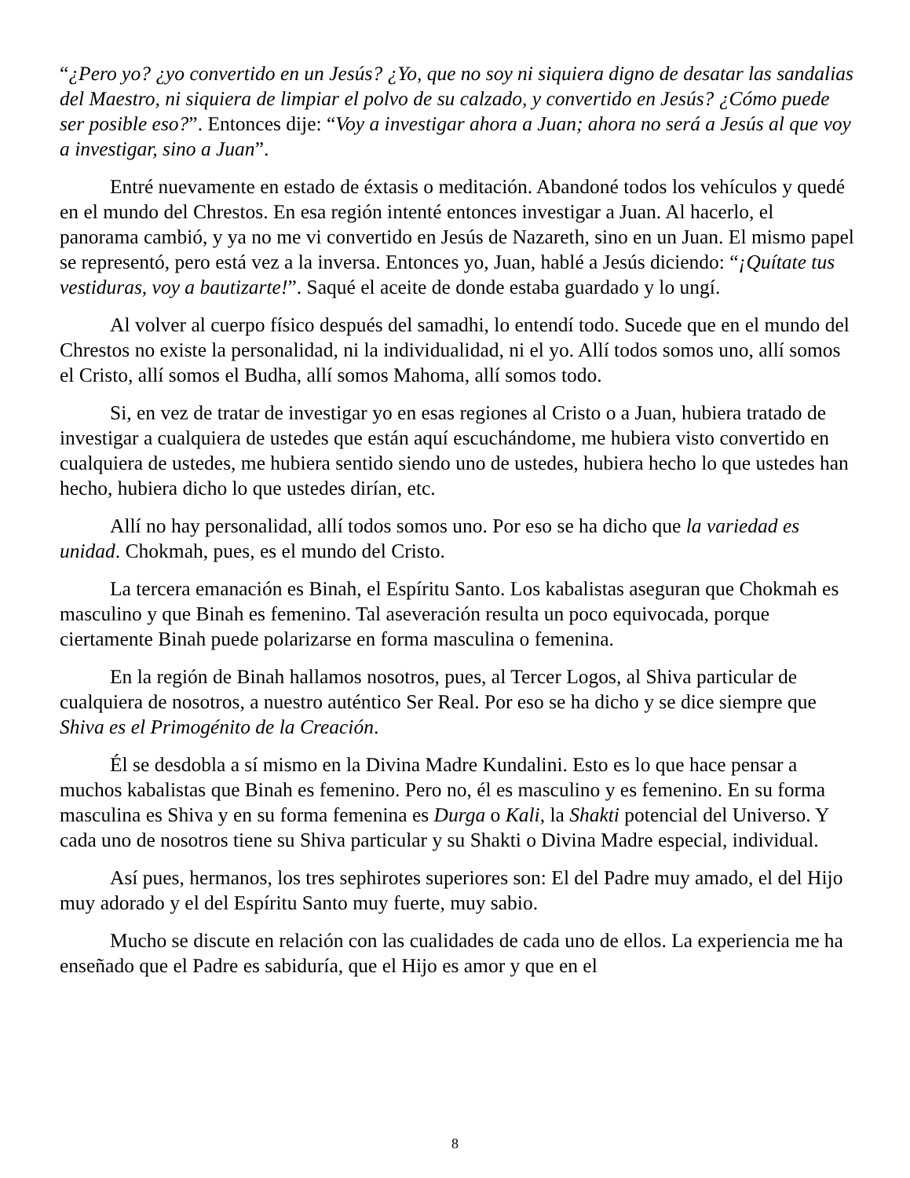“¿Pero yo? ¿yo convertido en un Jesús? ¿Yo, que no soy ni siquiera digno de desatar las sandalias del Maestro, ni siquiera de limpiar el polvo de su calzado, y convertido en Jesús? ¿Cómo puede ser posible eso?”. Entonces dije: “Voy a investigar ahora a Juan; ahora no será a Jesús al que voy a investigar, sino a Juan”.
Entré nuevamente en estado de éxtasis o meditación. Abandoné todos los vehículos y quedé en el mundo del Chrestos. En esa región intenté entonces investigar a Juan. Al hacerlo, el panorama cambió, y ya no me vi convertido en Jesús de Nazareth, sino en un Juan. El mismo papel se representó, pero está vez a la inversa. Entonces yo, Juan, hablé a Jesús diciendo: “¡Quítate tus vestiduras, voy a bautizarte!”. Saqué el aceite de donde estaba guardado y lo ungí.
Al volver al cuerpo físico después del samadhi, lo entendí todo. Sucede que en el mundo del Chrestos no existe la personalidad, ni la individualidad, ni el yo. Allí todos somos uno, allí somos el Cristo, allí somos el Budha, allí somos Mahoma, allí somos todo.
Si, en vez de tratar de investigar yo en esas regiones al Cristo o a Juan, hubiera tratado de investigar a cualquiera de ustedes que están aquí escuchándome, me hubiera visto convertido en cualquiera de ustedes, me hubiera sentido siendo uno de ustedes, hubiera hecho lo que ustedes han hecho, hubiera dicho lo que ustedes dirían, etc.
Allí no hay personalidad, allí todos somos uno. Por eso se ha dicho que la variedad es unidad. Chokmah, pues, es el mundo del Cristo.
La tercera emanación es Binah, el Espíritu Santo. Los kabalistas aseguran que Chokmah es masculino y que Binah es femenino. Tal aseveración resulta un poco equivocada, porque ciertamente Binah puede polarizarse en forma masculina o femenina.
En la región de Binah hallamos nosotros, pues, al Tercer Logos, al Shiva particular de cualquiera de nosotros, a nuestro auténtico Ser Real. Por eso se ha dicho y se dice siempre que Shiva es el Primogénito de la Creación.
Él se desdobla a sí mismo en la Divina Madre Kundalini. Esto es lo que hace pensar a muchos kabalistas que Binah es femenino. Pero no, él es masculino y es femenino. En su forma masculina es Shiva y en su forma femenina es Durga o Kali, la Shakti potencial del Universo. Y cada uno de nosotros tiene su Shiva particular y su Shakti o Divina Madre especial, individual.
Así pues, hermanos, los tres sephirotes superiores son: El del Padre muy amado, el del Hijo muy adorado y el del Espíritu Santo muy fuerte, muy sabio.
Mucho se discute en relación con las cualidades de cada uno de ellos. La experiencia me ha enseñado que el Padre es sabiduría, que el Hijo es amor y que en el
8